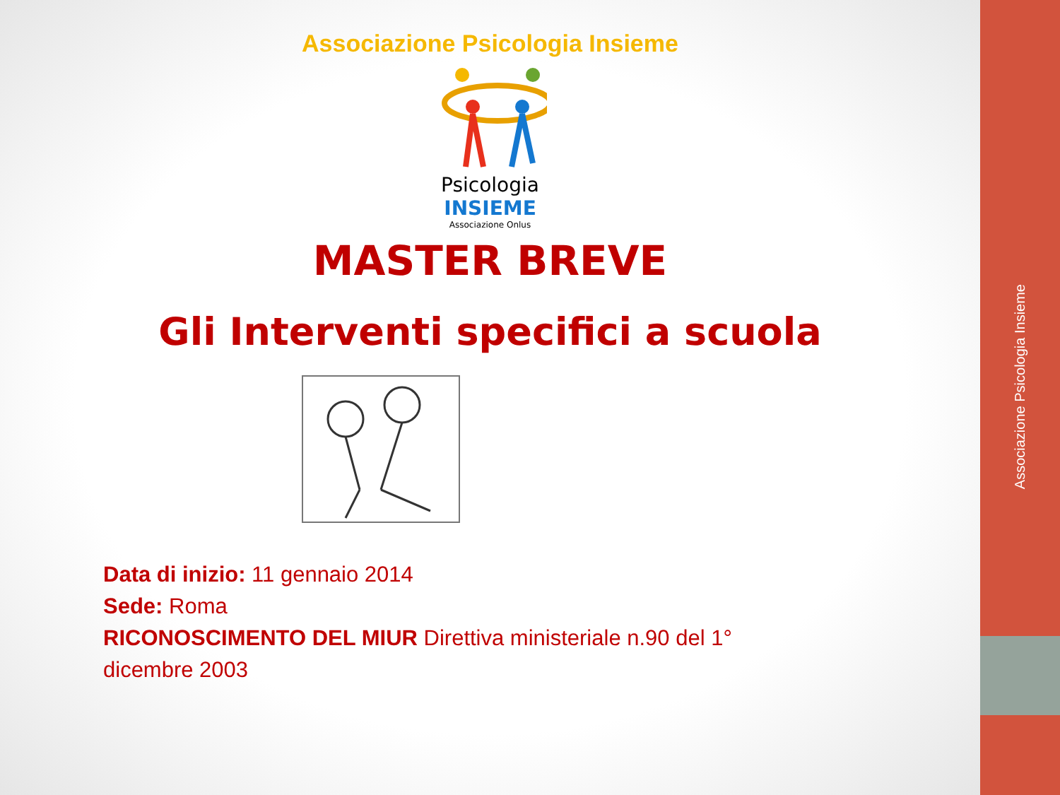Associazione Psicologia Insieme
Psicologia
INSIEME
Associazione Onlus
MASTER BREVE
Gli Interventi specifici a scuola
Data di inizio: 11 gennaio 2014
Sede: Roma
RICONOSCIMENTO DEL MIUR Direttiva ministeriale n.90 del 1°
dicembre 2003
Associazione Psicologia Insieme